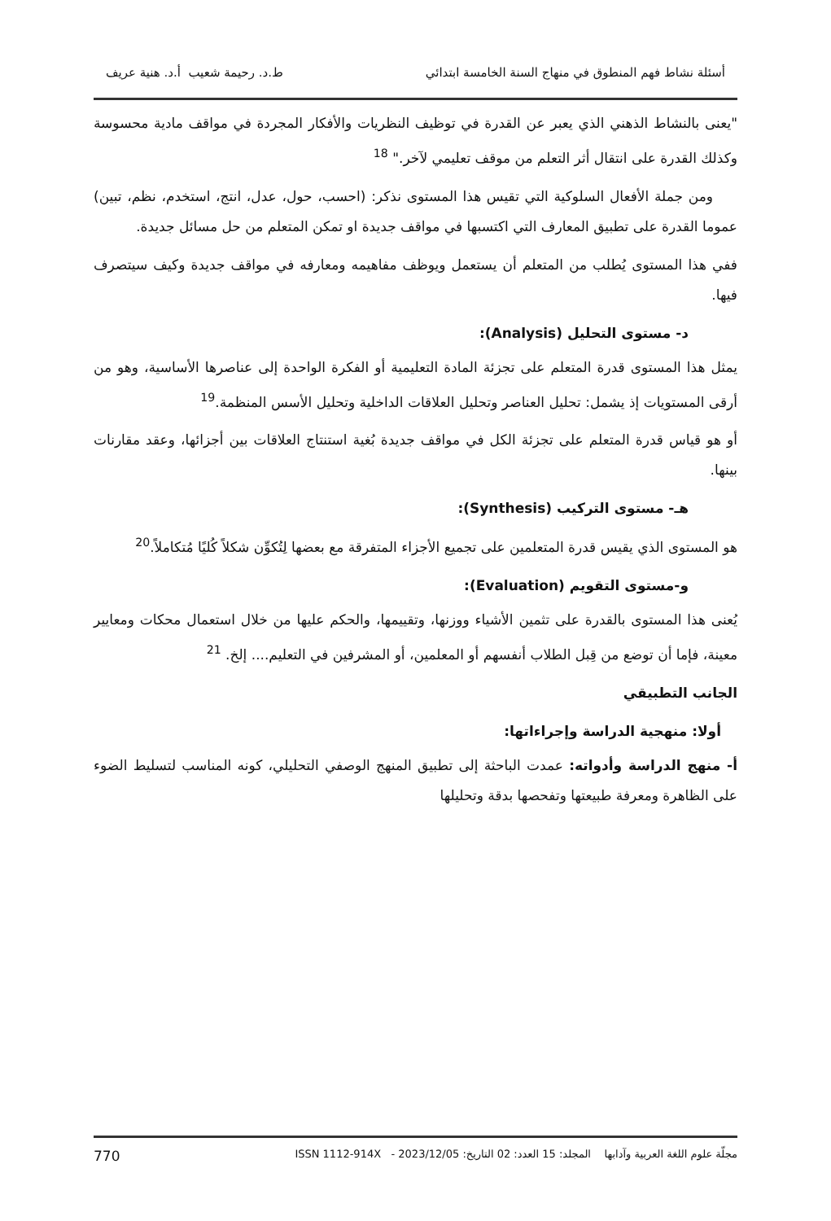أسئلة نشاط فهم المنطوق في منهاج السنة الخامسة ابتدائي ط.د. رحيمة شعيب أ.د. هنية عريف
"يعنى بالنشاط الذهني الذي يعبر عن القدرة في توظيف النظريات والأفكار المجردة في مواقف مادية محسوسة وكذلك القدرة على انتقال أثر التعلم من موقف تعليمي لآخر." <sup>18</sup>
ومن جملة الأفعال السلوكية التي تقيس هذا المستوى نذكر: (احسب، حول، عدل، انتج، استخدم، نظم، تبين) عموما القدرة على تطبيق المعارف التي اكتسبها في مواقف جديدة او تمكن المتعلم من حل مسائل جديدة.
ففي هذا المستوى يُطلب من المتعلم أن يستعمل ويوظف مفاهيمه ومعارفه في مواقف جديدة وكيف سيتصرف فيها.
د- مستوى التحليل (Analysis):
يمثل هذا المستوى قدرة المتعلم على تجزئة المادة التعليمية أو الفكرة الواحدة إلى عناصرها الأساسية، وهو من أرقى المستويات إذ يشمل: تحليل العناصر وتحليل العلاقات الداخلية وتحليل الأسس المنظمة.<sup>19</sup>
أو هو قياس قدرة المتعلم على تجزئة الكل في مواقف جديدة بُغية استنتاج العلاقات بين أجزائها، وعقد مقارنات بينها.
هـ- مستوى التركيب (Synthesis):
هو المستوى الذي يقيس قدرة المتعلمين على تجميع الأجزاء المتفرقة مع بعضها لِتُكوِّن شكلاً كُليًا مُتكاملاً.<sup>20</sup>
و-مستوى التقويم (Evaluation):
يُعنى هذا المستوى بالقدرة على تثمين الأشياء ووزنها، وتقييمها، والحكم عليها من خلال استعمال محكات ومعايير معينة، فإما أن توضع من قِبل الطلاب أنفسهم أو المعلمين، أو المشرفين في التعليم.... إلخ. <sup>21</sup>
الجانب التطبيقي
أولا: منهجية الدراسة وإجراءاتها:
أ- منهج الدراسة وأدواته: عمدت الباحثة إلى تطبيق المنهج الوصفي التحليلي، كونه المناسب لتسليط الضوء على الظاهرة ومعرفة طبيعتها وتفحصها بدقة وتحليلها
مجلّة علوم اللغة العربية وآدابها المجلد: 15 العدد: 02 التاريخ: 2023/12/05 - ISSN 1112-914X 770